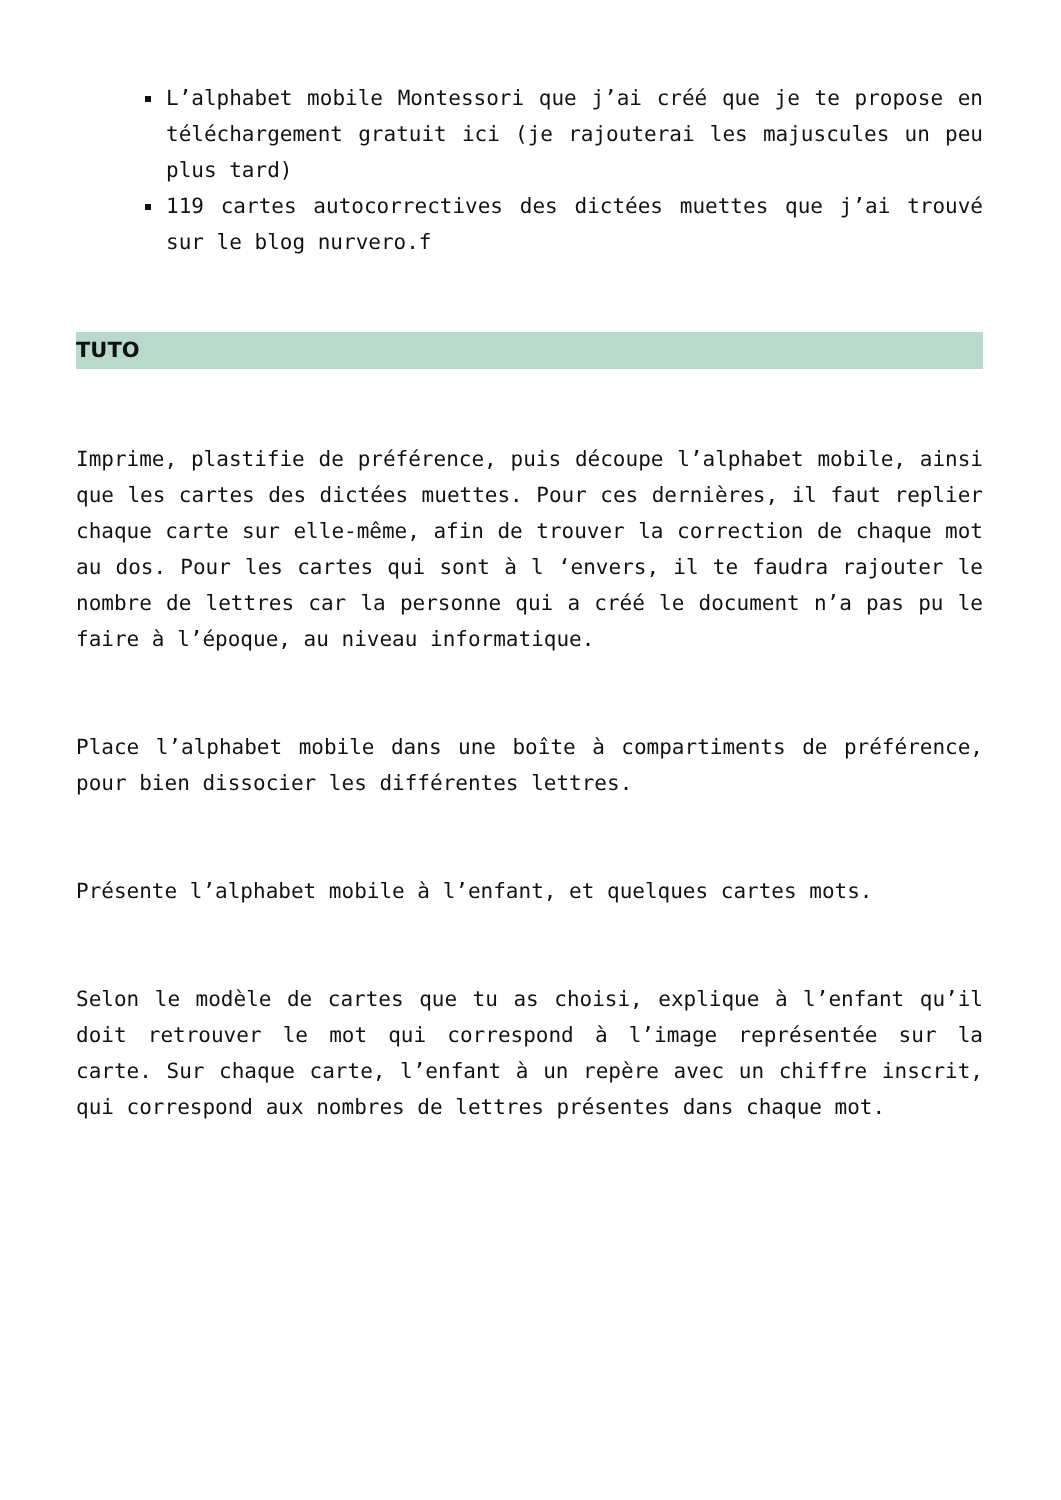L’alphabet mobile Montessori que j’ai créé que je te propose en téléchargement gratuit ici (je rajouterai les majuscules un peu plus tard)
119 cartes autocorrectives des dictées muettes que j’ai trouvé sur le blog nurvero.f
TUTO
Imprime, plastifie de préférence, puis découpe l’alphabet mobile, ainsi que les cartes des dictées muettes. Pour ces dernières, il faut replier chaque carte sur elle-même, afin de trouver la correction de chaque mot au dos. Pour les cartes qui sont à l ‘envers, il te faudra rajouter le nombre de lettres car la personne qui a créé le document n’a pas pu le faire à l’époque, au niveau informatique.
Place l’alphabet mobile dans une boîte à compartiments de préférence, pour bien dissocier les différentes lettres.
Présente l’alphabet mobile à l’enfant, et quelques cartes mots.
Selon le modèle de cartes que tu as choisi, explique à l’enfant qu’il doit retrouver le mot qui correspond à l’image représentée sur la carte. Sur chaque carte, l’enfant à un repère avec un chiffre inscrit, qui correspond aux nombres de lettres présentes dans chaque mot.